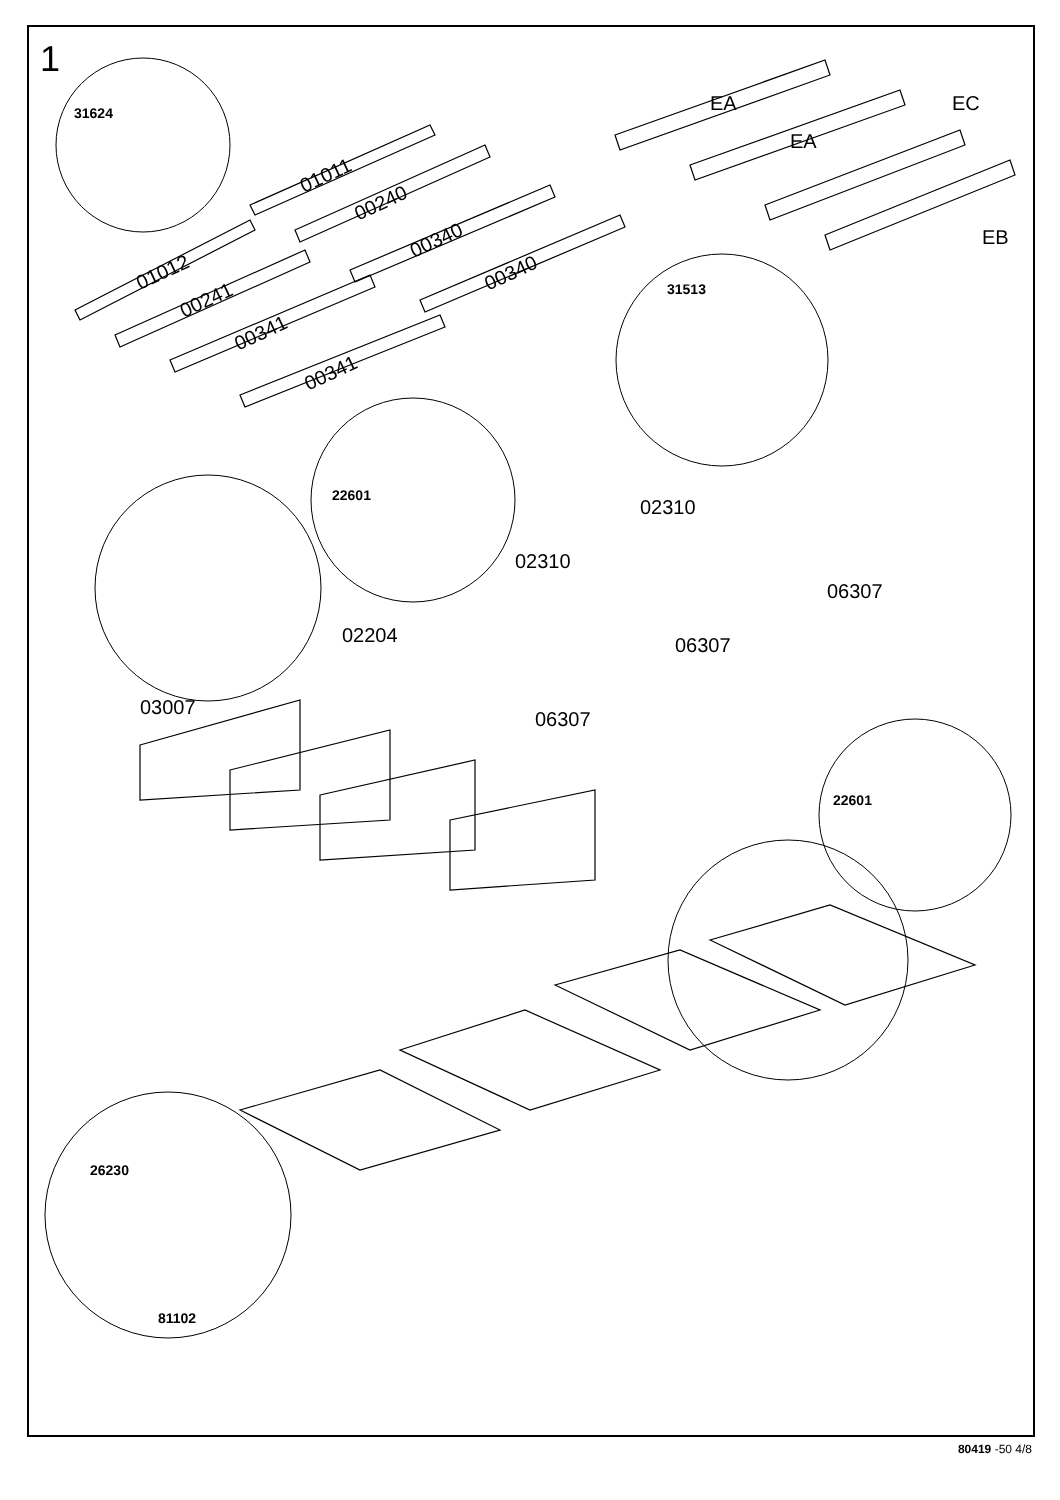1
31624
01012
00241
00341
00341
01011
00240
00340
00340
EA
EA
EC
EB
31513
22601
02310
02310
06307
06307
02204
06307
03007
22601
26230
81102
80419 -50 4/8